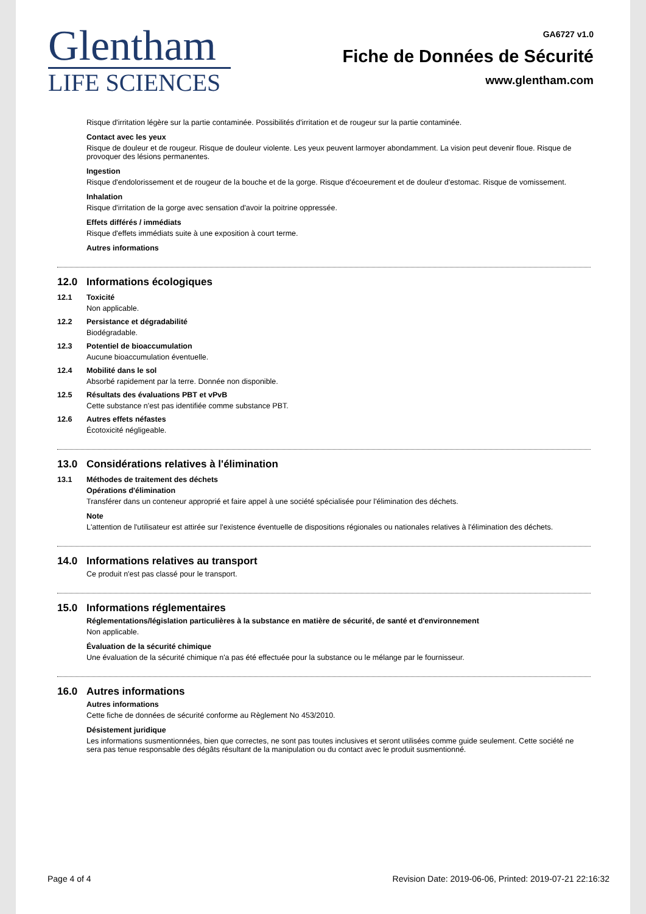Glentham
LIFE SCIENCES
GA6727 v1.0
Fiche de Données de Sécurité
www.glentham.com
Risque d'irritation légère sur la partie contaminée. Possibilités d'irritation et de rougeur sur la partie contaminée.
Contact avec les yeux
Risque de douleur et de rougeur. Risque de douleur violente. Les yeux peuvent larmoyer abondamment. La vision peut devenir floue. Risque de provoquer des lésions permanentes.
Ingestion
Risque d'endolorissement et de rougeur de la bouche et de la gorge. Risque d'écoeurement et de douleur d'estomac. Risque de vomissement.
Inhalation
Risque d'irritation de la gorge avec sensation d'avoir la poitrine oppressée.
Effets différés / immédiats
Risque d'effets immédiats suite à une exposition à court terme.
Autres informations
12.0 Informations écologiques
12.1 Toxicité
Non applicable.
12.2 Persistance et dégradabilité
Biodégradable.
12.3 Potentiel de bioaccumulation
Aucune bioaccumulation éventuelle.
12.4 Mobilité dans le sol
Absorbé rapidement par la terre. Donnée non disponible.
12.5 Résultats des évaluations PBT et vPvB
Cette substance n'est pas identifiée comme substance PBT.
12.6 Autres effets néfastes
Écotoxicité négligeable.
13.0 Considérations relatives à l'élimination
13.1 Méthodes de traitement des déchets
Opérations d'élimination
Transférer dans un conteneur approprié et faire appel à une société spécialisée pour l'élimination des déchets.
Note
L'attention de l'utilisateur est attirée sur l'existence éventuelle de dispositions régionales ou nationales relatives à l'élimination des déchets.
14.0 Informations relatives au transport
Ce produit n'est pas classé pour le transport.
15.0 Informations réglementaires
Réglementations/législation particulières à la substance en matière de sécurité, de santé et d'environnement
Non applicable.
Évaluation de la sécurité chimique
Une évaluation de la sécurité chimique n'a pas été effectuée pour la substance ou le mélange par le fournisseur.
16.0 Autres informations
Autres informations
Cette fiche de données de sécurité conforme au Règlement No 453/2010.
Désistement juridique
Les informations susmentionnées, bien que correctes, ne sont pas toutes inclusives et seront utilisées comme guide seulement. Cette société ne sera pas tenue responsable des dégâts résultant de la manipulation ou du contact avec le produit susmentionné.
Page 4 of 4 Revision Date: 2019-06-06, Printed: 2019-07-21 22:16:32